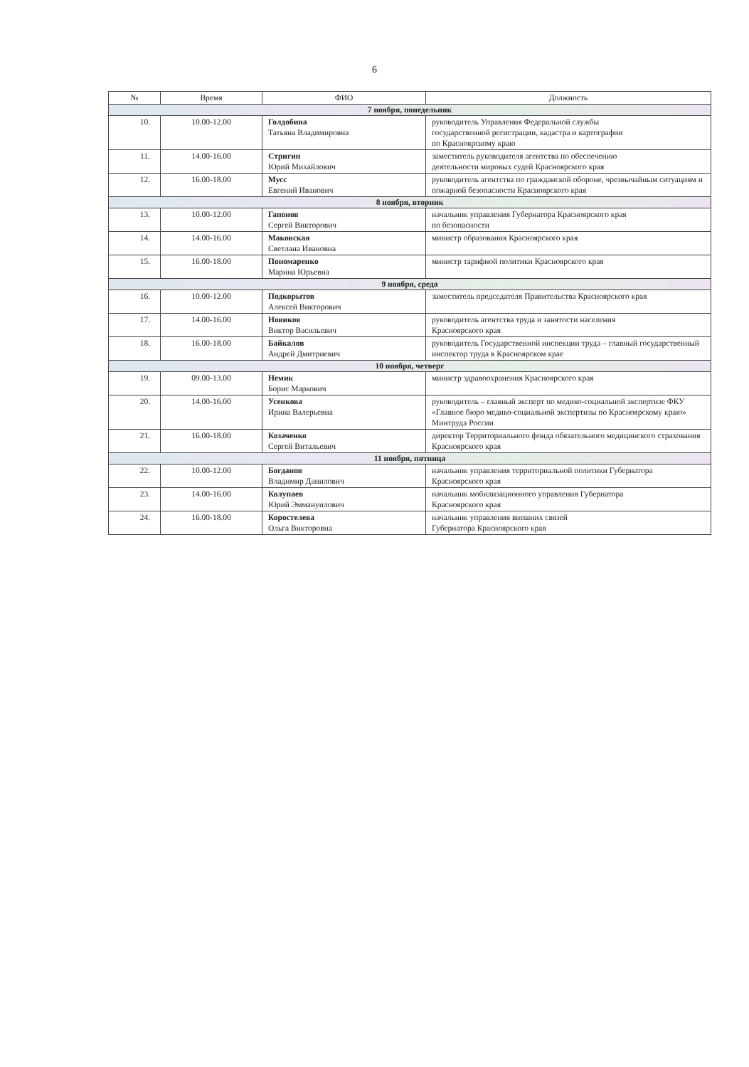6
| № | Время | ФИО | Должность |
| --- | --- | --- | --- |
| 7 ноября, понедельник | | | |
| 10. | 10.00-12.00 | Голдобина Татьяна Владимировна | руководитель Управления Федеральной службы государственной регистрации, кадастра и картографии по Красноярскому краю |
| 11. | 14.00-16.00 | Стригин Юрий Михайлович | заместитель руководителя агентства по обеспечению деятельности мировых судей Красноярского края |
| 12. | 16.00-18.00 | Мусс Евгений Иванович | руководитель агентства по гражданской обороне, чрезвычайным ситуациям и пожарной безопасности Красноярского края |
| 8 ноября, вторник | | | |
| 13. | 10.00-12.00 | Гапонов Сергей Викторович | начальник управления Губернатора Красноярского края по безопасности |
| 14. | 14.00-16.00 | Маковская Светлана Ивановна | министр образования Красноярского края |
| 15. | 16.00-18.00 | Пономаренко Марина Юрьевна | министр тарифной политики Красноярского края |
| 9 ноября, среда | | | |
| 16. | 10.00-12.00 | Подкорытов Алексей Викторович | заместитель председателя Правительства Красноярского края |
| 17. | 14.00-16.00 | Новиков Виктор Васильевич | руководитель агентства труда и занятости населения Красноярского края |
| 18. | 16.00-18.00 | Байкалов Андрей Дмитриевич | руководитель Государственной инспекции труда – главный государственный инспектор труда в Красноярском крае |
| 10 ноября, четверг | | | |
| 19. | 09.00-13.00 | Немик Борис Маркович | министр здравоохранения Красноярского края |
| 20. | 14.00-16.00 | Усенкова Ирина Валерьевна | руководитель – главный эксперт по медико-социальной экспертизе ФКУ «Главное бюро медико-социальной экспертизы по Красноярскому краю» Минтруда России |
| 21. | 16.00-18.00 | Козаченко Сергей Витальевич | директор Территориального фонда обязательного медицинского страхования Красноярского края |
| 11 ноября, пятница | | | |
| 22. | 10.00-12.00 | Богданов Владимир Данилович | начальник управления территориальной политики Губернатора Красноярского края |
| 23. | 14.00-16.00 | Колупаев Юрий Эммануилович | начальник мобилизационного управления Губернатора Красноярского края |
| 24. | 16.00-18.00 | Коростелева Ольга Викторовна | начальник управления внешних связей Губернатора Красноярского края |